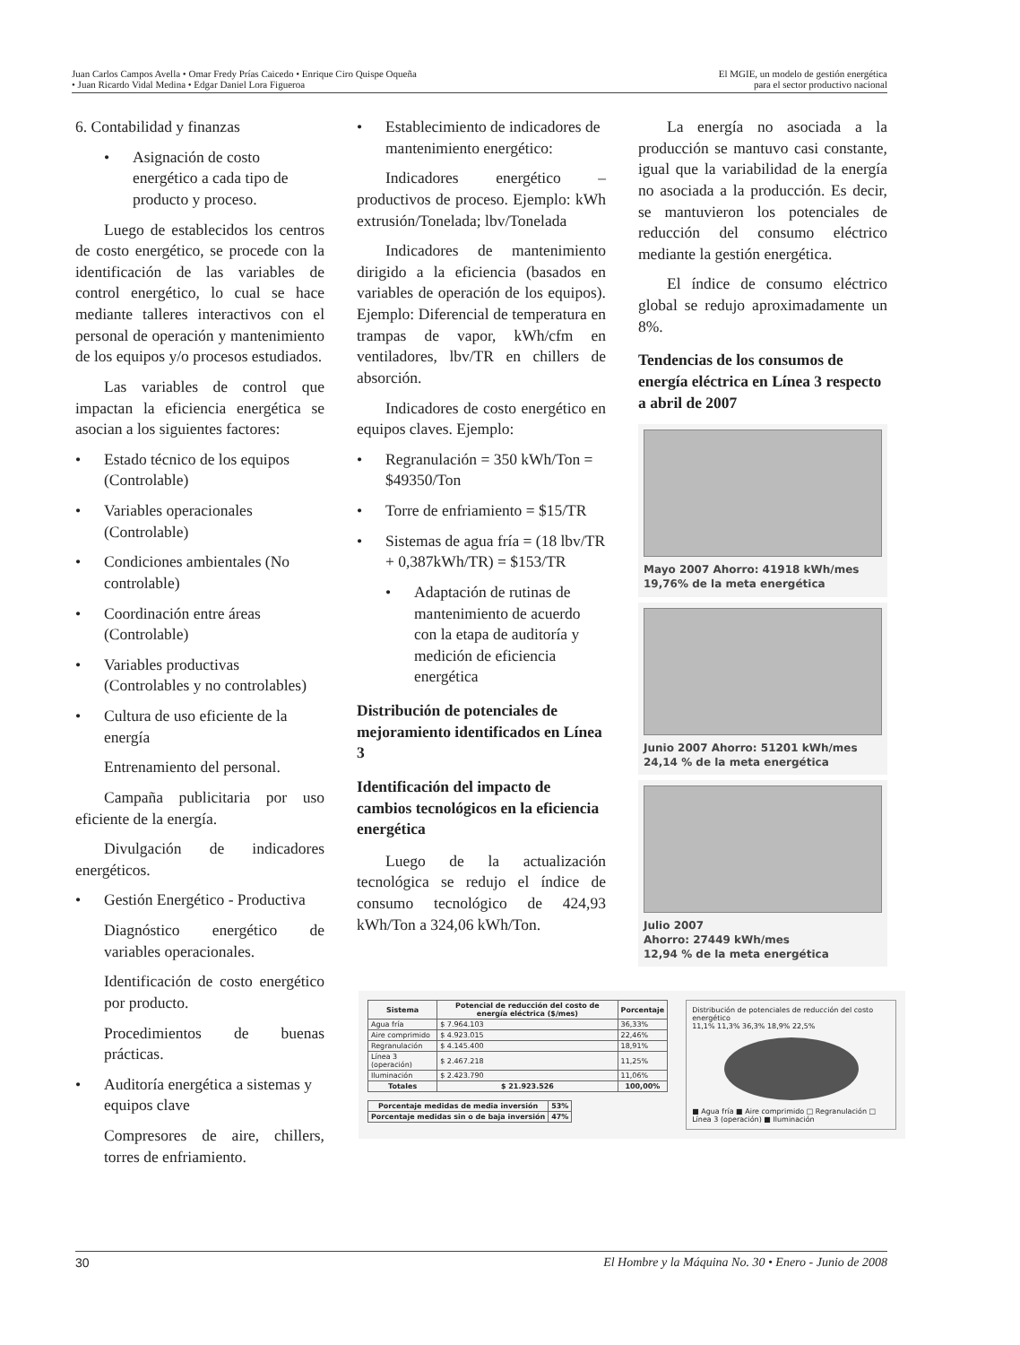Juan Carlos Campos Avella • Omar Fredy Prías Caicedo • Enrique Ciro Quispe Oqueña
• Juan Ricardo Vidal Medina • Edgar Daniel Lora Figueroa
El MGIE, un modelo de gestión energética
para el sector productivo nacional
6. Contabilidad y finanzas
• Asignación de costo energético a cada tipo de producto y proceso.
Luego de establecidos los centros de costo energético, se procede con la identificación de las variables de control energético, lo cual se hace mediante talleres interactivos con el personal de operación y mantenimiento de los equipos y/o procesos estudiados.
Las variables de control que impactan la eficiencia energética se asocian a los siguientes factores:
• Estado técnico de los equipos (Controlable)
• Variables operacionales (Controlable)
• Condiciones ambientales (No controlable)
• Coordinación entre áreas (Controlable)
• Variables productivas (Controlables y no controlables)
• Cultura de uso eficiente de la energía
Entrenamiento del personal.
Campaña publicitaria por uso eficiente de la energía.
Divulgación de indicadores energéticos.
• Gestión Energético - Productiva
Diagnóstico energético de variables operacionales.
Identificación de costo energético por producto.
Procedimientos de buenas prácticas.
• Auditoría energética a sistemas y equipos clave
Compresores de aire, chillers, torres de enfriamiento.
• Establecimiento de indicadores de mantenimiento energético:
Indicadores energético – productivos de proceso. Ejemplo: kWh extrusión/Tonelada; lbv/Tonelada
Indicadores de mantenimiento dirigido a la eficiencia (basados en variables de operación de los equipos). Ejemplo: Diferencial de temperatura en trampas de vapor, kWh/cfm en ventiladores, lbv/TR en chillers de absorción.
Indicadores de costo energético en equipos claves. Ejemplo:
• Regranulación = 350 kWh/Ton = $49350/Ton
• Torre de enfriamiento = $15/TR
• Sistemas de agua fría = (18 lbv/TR + 0,387kWh/TR) = $153/TR
• Adaptación de rutinas de mantenimiento de acuerdo con la etapa de auditoría y medición de eficiencia energética
Distribución de potenciales de mejoramiento identificados en Línea 3
Identificación del impacto de cambios tecnológicos en la eficiencia energética
Luego de la actualización tecnológica se redujo el índice de consumo tecnológico de 424,93 kWh/Ton a 324,06 kWh/Ton.
La energía no asociada a la producción se mantuvo casi constante, igual que la variabilidad de la energía no asociada a la producción. Es decir, se mantuvieron los potenciales de reducción del consumo eléctrico mediante la gestión energética.
El índice de consumo eléctrico global se redujo aproximadamente un 8%.
Tendencias de los consumos de energía eléctrica en Línea 3 respecto a abril de 2007
Mayo 2007 Ahorro: 41918 kWh/mes
19,76% de la meta energética
Junio 2007 Ahorro: 51201 kWh/mes
24,14 % de la meta energética
Julio 2007
Ahorro: 27449 kWh/mes
12,94 % de la meta energética
| Sistema | Potencial de reducción del costo de energía eléctrica ($/mes) | Porcentaje |
| --- | --- | --- |
| Agua fría | $ 7.964.103 | 36,33% |
| Aire comprimido | $ 4.923.015 | 22,46% |
| Regranulación | $ 4.145.400 | 18,91% |
| Línea 3 (operación) | $ 2.467.218 | 11,25% |
| Iluminación | $ 2.423.790 | 11,06% |
| Totales | $ 21.923.526 | 100,00% |
| Porcentaje medidas de media inversión | 53% |
| --- | --- |
| Porcentaje medidas sin o de baja inversión | 47% |
Distribución de potenciales de reducción del costo energético
11,1% 11,3% 36,3% 18,9% 22,5%
■ Agua fría ■ Aire comprimido □ Regranulación □ Línea 3 (operación) ■ Iluminación
30 El Hombre y la Máquina No. 30 • Enero - Junio de 2008